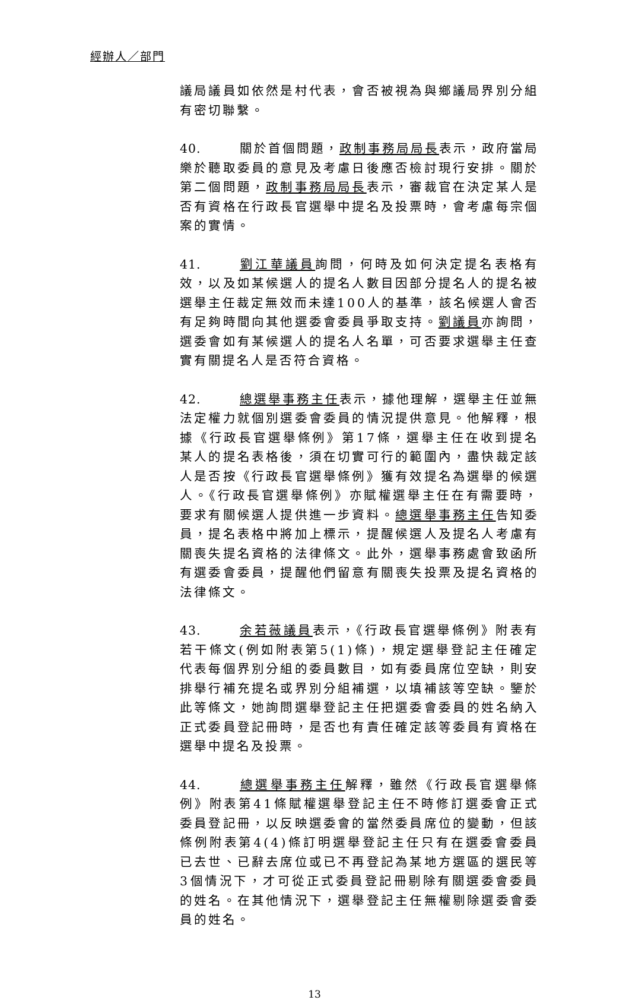經辦人／部門
議局議員如依然是村代表，會否被視為與鄉議局界別分組有密切聯繫。
40. 關於首個問題，政制事務局局長表示，政府當局樂於聽取委員的意見及考慮日後應否檢討現行安排。關於第二個問題，政制事務局局長表示，審裁官在決定某人是否有資格在行政長官選舉中提名及投票時，會考慮每宗個案的實情。
41. 劉江華議員詢問，何時及如何決定提名表格有效，以及如某候選人的提名人數目因部分提名人的提名被選舉主任裁定無效而未達100人的基準，該名候選人會否有足夠時間向其他選委會委員爭取支持。劉議員亦詢問，選委會如有某候選人的提名人名單，可否要求選舉主任查實有關提名人是否符合資格。
42. 總選舉事務主任表示，據他理解，選舉主任並無法定權力就個別選委會委員的情況提供意見。他解釋，根據《行政長官選舉條例》第17條，選舉主任在收到提名某人的提名表格後，須在切實可行的範圍內，盡快裁定該人是否按《行政長官選舉條例》獲有效提名為選舉的候選人。《行政長官選舉條例》亦賦權選舉主任在有需要時，要求有關候選人提供進一步資料。總選舉事務主任告知委員，提名表格中將加上標示，提醒候選人及提名人考慮有關喪失提名資格的法律條文。此外，選舉事務處會致函所有選委會委員，提醒他們留意有關喪失投票及提名資格的法律條文。
43. 余若薇議員表示，《行政長官選舉條例》附表有若干條文(例如附表第5(1)條)，規定選舉登記主任確定代表每個界別分組的委員數目，如有委員席位空缺，則安排舉行補充提名或界別分組補選，以填補該等空缺。鑒於此等條文，她詢問選舉登記主任把選委會委員的姓名納入正式委員登記冊時，是否也有責任確定該等委員有資格在選舉中提名及投票。
44. 總選舉事務主任解釋，雖然《行政長官選舉條例》附表第41條賦權選舉登記主任不時修訂選委會正式委員登記冊，以反映選委會的當然委員席位的變動，但該條例附表第4(4)條訂明選舉登記主任只有在選委會委員已去世、已辭去席位或已不再登記為某地方選區的選民等3個情況下，才可從正式委員登記冊剔除有關選委會委員的姓名。在其他情況下，選舉登記主任無權剔除選委會委員的姓名。
13